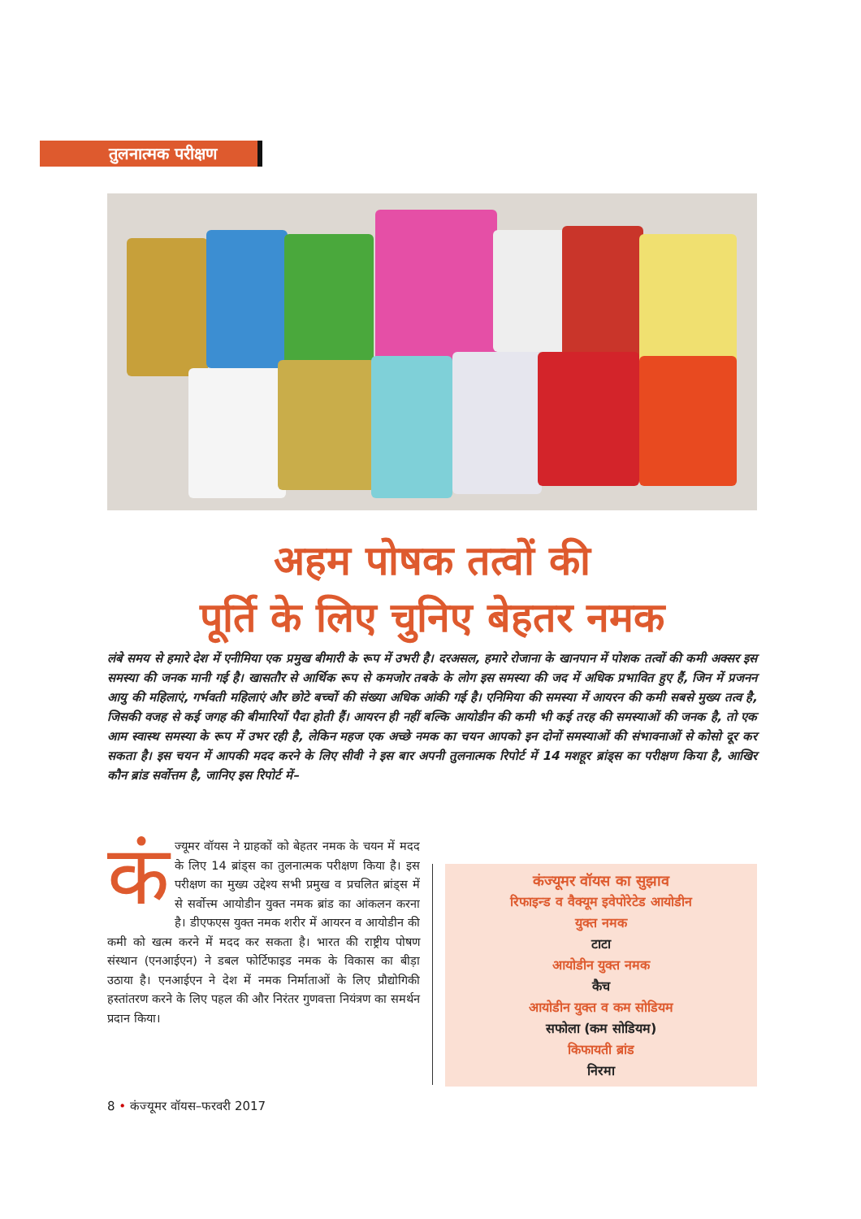तुलनात्मक परीक्षण
अहम पोषक तत्वों की
पूर्ति के लिए चुनिए बेहतर नमक
लंबे समय से हमारे देश में एनीमिया एक प्रमुख बीमारी के रूप में उभरी है। दरअसल, हमारे रोजाना के खानपान में पोशक तत्वों की कमी अक्सर इस समस्या की जनक मानी गई है। खासतौर से आर्थिक रूप से कमजोर तबके के लोग इस समस्या की जद में अधिक प्रभावित हुए हैं, जिन में प्रजनन आयु की महिलाएं, गर्भवती महिलाएं और छोटे बच्चों की संख्या अधिक आंकी गई है। एनिमिया की समस्या में आयरन की कमी सबसे मुख्य तत्व है, जिसकी वजह से कई जगह की बीमारियों पैदा होती हैं। आयरन ही नहीं बल्कि आयोडीन की कमी भी कई तरह की समस्याओं की जनक है, तो एक आम स्वास्थ समस्या के रूप में उभर रही है, लेकिन महज एक अच्छे नमक का चयन आपको इन दोनों समस्याओं की संभावनाओं से कोसो दूर कर सकता है। इस चयन में आपकी मदद करने के लिए सीवी ने इस बार अपनी तुलनात्मक रिपोर्ट में 14 मशहूर ब्रांड्स का परीक्षण किया है, आखिर कौन ब्रांड सर्वोत्तम है, जानिए इस रिपोर्ट में–
कं ज्यूमर वॉयस ने ग्राहकों को बेहतर नमक के चयन में मदद के लिए 14 ब्रांड्स का तुलनात्मक परीक्षण किया है। इस परीक्षण का मुख्य उद्देश्य सभी प्रमुख व प्रचलित ब्रांड्स में से सर्वोत्त्म आयोडीन युक्त नमक ब्रांड का आंकलन करना है। डीएफएस युक्त नमक शरीर में आयरन व आयोडीन की कमी को खत्म करने में मदद कर सकता है। भारत की राष्ट्रीय पोषण संस्थान (एनआईएन) ने डबल फोर्टिफाइड नमक के विकास का बीड़ा उठाया है। एनआईएन ने देश में नमक निर्माताओं के लिए प्रौद्योगिकी हस्तांतरण करने के लिए पहल की और निरंतर गुणवत्ता नियंत्रण का समर्थन प्रदान किया।
कंज्यूमर वॉयस का सुझाव
रिफाइन्ड व वैक्यूम इवेपोरेटेड आयोडीन
युक्त नमक
टाटा
आयोडीन युक्त नमक
कैच
आयोडीन युक्त व कम सोडियम
सफोला (कम सोडियम)
किफायती ब्रांड
निरमा
8 • कंज्यूमर वॉयस–फरवरी 2017